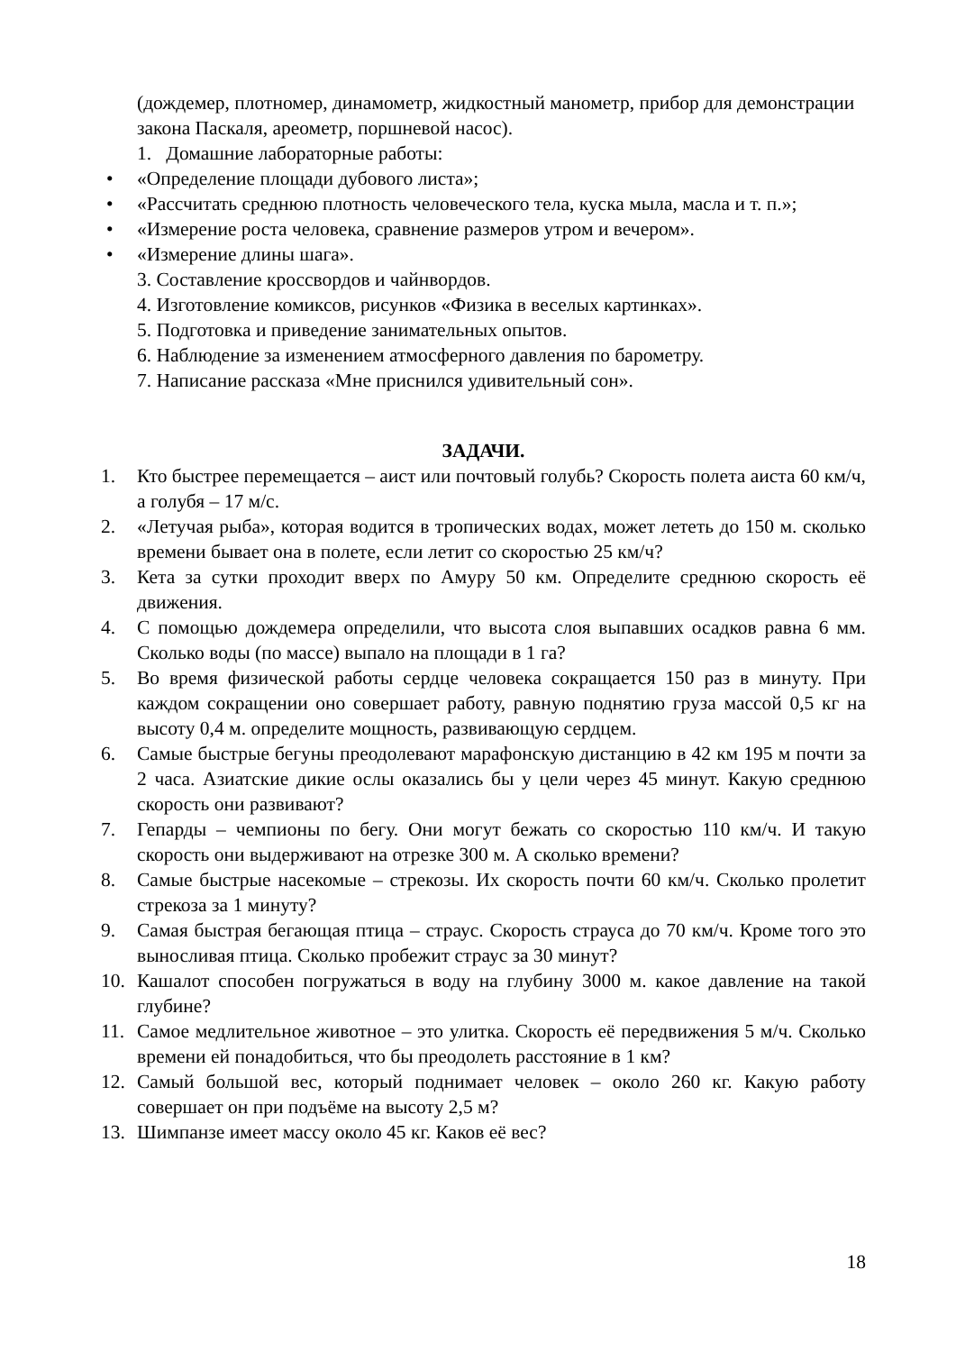(дождемер, плотномер, динамометр, жидкостный манометр, прибор для демонстрации закона Паскаля, ареометр, поршневой насос).
1. Домашние лабораторные работы:
• «Определение площади дубового листа»;
• «Рассчитать среднюю плотность человеческого тела, куска мыла, масла и т. п.»;
• «Измерение роста человека, сравнение размеров утром и вечером».
• «Измерение длины шага».
3. Составление кроссвордов и чайнвордов.
4. Изготовление комиксов, рисунков «Физика в веселых картинках».
5. Подготовка и приведение занимательных опытов.
6. Наблюдение за изменением атмосферного давления по барометру.
7. Написание рассказа «Мне приснился удивительный сон».
ЗАДАЧИ.
1. Кто быстрее перемещается – аист или почтовый голубь? Скорость полета аиста 60 км/ч, а голубя – 17 м/с.
2. «Летучая рыба», которая водится в тропических водах, может лететь до 150 м. сколько времени бывает она в полете, если летит со скоростью 25 км/ч?
3. Кета за сутки проходит вверх по Амуру 50 км. Определите среднюю скорость её движения.
4. С помощью дождемера определили, что высота слоя выпавших осадков равна 6 мм. Сколько воды (по массе) выпало на площади в 1 га?
5. Во время физической работы сердце человека сокращается 150 раз в минуту. При каждом сокращении оно совершает работу, равную поднятию груза массой 0,5 кг на высоту 0,4 м. определите мощность, развивающую сердцем.
6. Самые быстрые бегуны преодолевают марафонскую дистанцию в 42 км 195 м почти за 2 часа. Азиатские дикие ослы оказались бы у цели через 45 минут. Какую среднюю скорость они развивают?
7. Гепарды – чемпионы по бегу. Они могут бежать со скоростью 110 км/ч. И такую скорость они выдерживают на отрезке 300 м. А сколько времени?
8. Самые быстрые насекомые – стрекозы. Их скорость почти 60 км/ч. Сколько пролетит стрекоза за 1 минуту?
9. Самая быстрая бегающая птица – страус. Скорость страуса до 70 км/ч. Кроме того это выносливая птица. Сколько пробежит страус за 30 минут?
10. Кашалот способен погружаться в воду на глубину 3000 м. какое давление на такой глубине?
11. Самое медлительное животное – это улитка. Скорость её передвижения 5 м/ч. Сколько времени ей понадобиться, что бы преодолеть расстояние в 1 км?
12. Самый большой вес, который поднимает человек – около 260 кг. Какую работу совершает он при подъёме на высоту 2,5 м?
13. Шимпанзе имеет массу около 45 кг. Каков её вес?
18